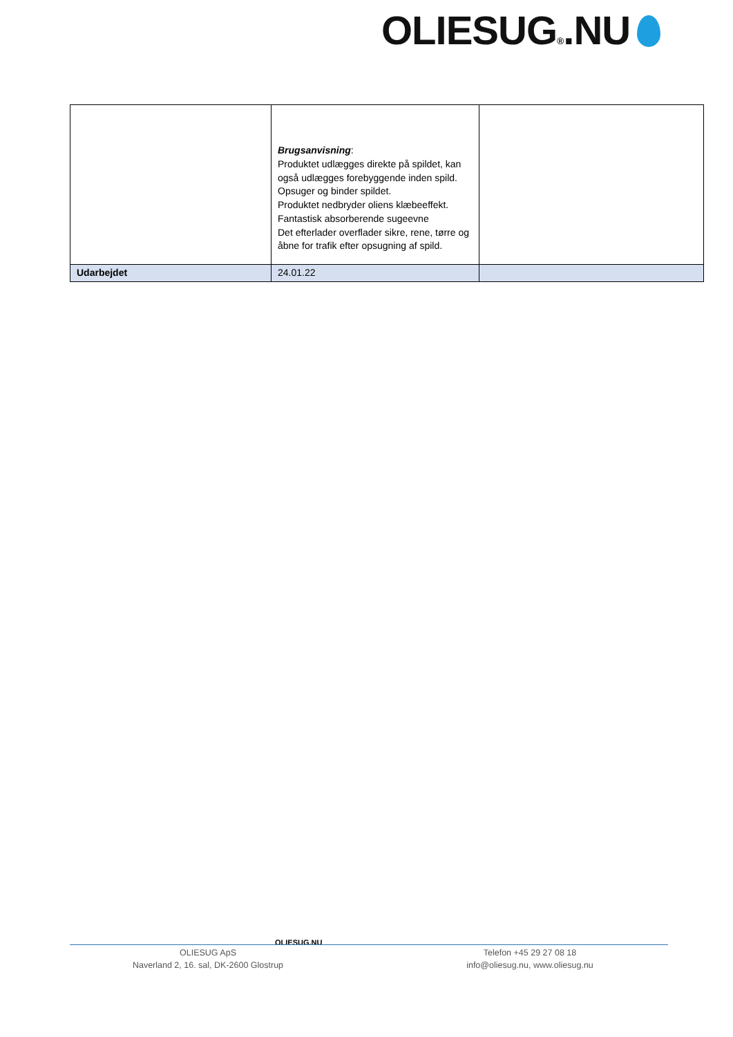OLIESUG®.NU
| | Brugsanvisning : Produktet udlægges direkte på spildet, kan også udlægges forebyggende inden spild. Opsuger og binder spildet. Produktet nedbryder oliens klæbeeffekt. Fantastisk absorberende sugeevne Det efterlader overflader sikre, rene, tørre og åbne for trafik efter opsugning af spild. | |
| Udarbejdet | 24.01.22 | |
OLIESUG.NU
OLIESUG ApS
Naverland 2, 16. sal, DK-2600 Glostrup
Telefon +45 29 27 08 18
info@oliesug.nu, www.oliesug.nu